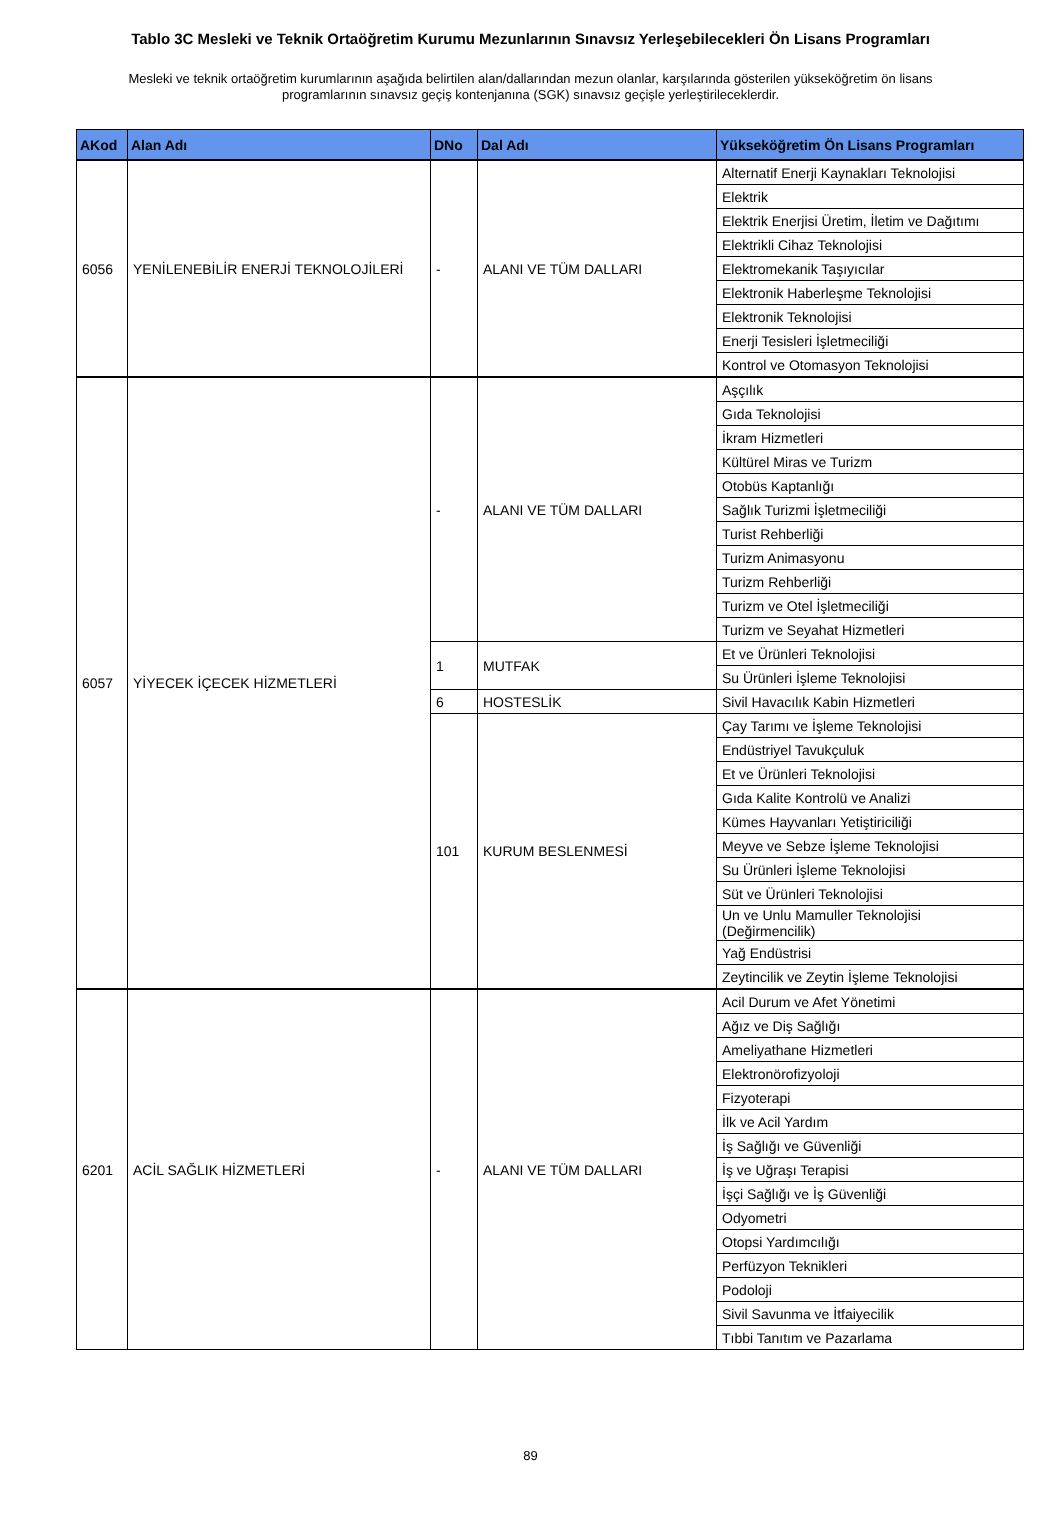Tablo 3C Mesleki ve Teknik Ortaöğretim Kurumu Mezunlarının Sınavsız Yerleşebilecekleri Ön Lisans Programları
Mesleki ve teknik ortaöğretim kurumlarının aşağıda belirtilen alan/dallarından mezun olanlar, karşılarında gösterilen yükseköğretim ön lisans programlarının sınavsız geçiş kontenjanına (SGK) sınavsız geçişle yerleştirileceklerdir.
| AKod | Alan Adı | DNo | Dal Adı | Yükseköğretim Ön Lisans Programları |
| --- | --- | --- | --- | --- |
| 6056 | YENİLENEBİLİR ENERJİ TEKNOLOJİLERİ | - | ALANI VE TÜM DALLARI | Alternatif Enerji Kaynakları Teknolojisi |
| | | | | Elektrik |
| | | | | Elektrik Enerjisi Üretim, İletim ve Dağıtımı |
| | | | | Elektrikli Cihaz Teknolojisi |
| | | | | Elektromekanik Taşıyıcılar |
| | | | | Elektronik Haberleşme Teknolojisi |
| | | | | Elektronik Teknolojisi |
| | | | | Enerji Tesisleri İşletmeciliği |
| | | | | Kontrol ve Otomasyon Teknolojisi |
| 6057 | YİYECEK İÇECEK HİZMETLERİ | - | ALANI VE TÜM DALLARI | Aşçılık |
| | | | | Gıda Teknolojisi |
| | | | | İkram Hizmetleri |
| | | | | Kültürel Miras ve Turizm |
| | | | | Otobüs Kaptanlığı |
| | | | | Sağlık Turizmi İşletmeciliği |
| | | | | Turist Rehberliği |
| | | | | Turizm Animasyonu |
| | | | | Turizm Rehberliği |
| | | | | Turizm ve Otel İşletmeciliği |
| | | | | Turizm ve Seyahat Hizmetleri |
| | | 1 | MUTFAK | Et ve Ürünleri Teknolojisi |
| | | | | Su Ürünleri İşleme Teknolojisi |
| | | 6 | HOSTESLİK | Sivil Havacılık Kabin Hizmetleri |
| | | 101 | KURUM BESLENMESİ | Çay Tarımı ve İşleme Teknolojisi |
| | | | | Endüstriyel Tavukçuluk |
| | | | | Et ve Ürünleri Teknolojisi |
| | | | | Gıda Kalite Kontrolü ve Analizi |
| | | | | Kümes Hayvanları Yetiştiriciliği |
| | | | | Meyve ve Sebze İşleme Teknolojisi |
| | | | | Su Ürünleri İşleme Teknolojisi |
| | | | | Süt ve Ürünleri Teknolojisi |
| | | | | Un ve Unlu Mamuller Teknolojisi (Değirmencilik) |
| | | | | Yağ Endüstrisi |
| | | | | Zeytincilik ve Zeytin İşleme Teknolojisi |
| 6201 | ACİL SAĞLIK HİZMETLERİ | - | ALANI VE TÜM DALLARI | Acil Durum ve Afet Yönetimi |
| | | | | Ağız ve Diş Sağlığı |
| | | | | Ameliyathane Hizmetleri |
| | | | | Elektronörofizyoloji |
| | | | | Fizyoterapi |
| | | | | İlk ve Acil Yardım |
| | | | | İş Sağlığı ve Güvenliği |
| | | | | İş ve Uğraşı Terapisi |
| | | | | İşçi Sağlığı ve İş Güvenliği |
| | | | | Odyometri |
| | | | | Otopsi Yardımcılığı |
| | | | | Perfüzyon Teknikleri |
| | | | | Podoloji |
| | | | | Sivil Savunma ve İtfaiyecilik |
| | | | | Tıbbi Tanıtım ve Pazarlama |
89